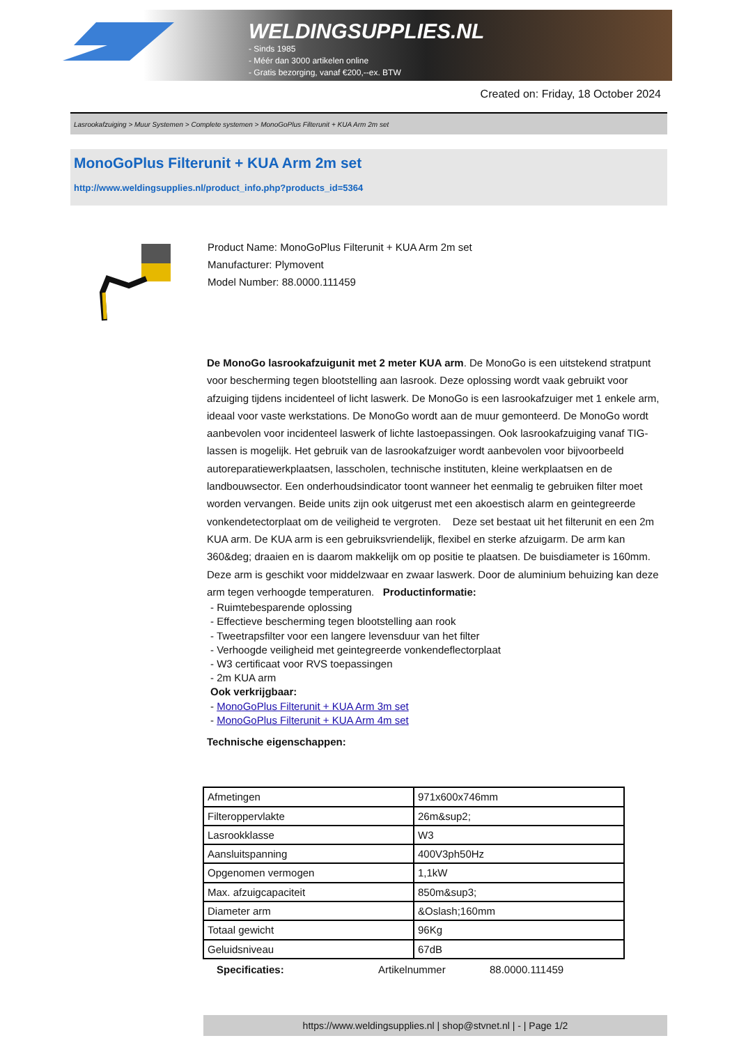WELDINGSUPPLIES.NL
- Sinds 1985
- Méér dan 3000 artikelen online
- Gratis bezorging, vanaf €200,--ex. BTW
Created on: Friday, 18 October 2024
Lasrookafzuiging > Muur Systemen > Complete systemen > MonoGoPlus Filterunit + KUA Arm 2m set
MonoGoPlus Filterunit + KUA Arm 2m set
http://www.weldingsupplies.nl/product_info.php?products_id=5364
Product Name: MonoGoPlus Filterunit + KUA Arm 2m set
Manufacturer: Plymovent
Model Number: 88.0000.111459
De MonoGo lasrookafzuigunit met 2 meter KUA arm. De MonoGo is een uitstekend stratpunt voor bescherming tegen blootstelling aan lasrook. Deze oplossing wordt vaak gebruikt voor afzuiging tijdens incidenteel of licht laswerk. De MonoGo is een lasrookafzuiger met 1 enkele arm, ideaal voor vaste werkstations. De MonoGo wordt aan de muur gemonteerd. De MonoGo wordt aanbevolen voor incidenteel laswerk of lichte lastoepassingen. Ook lasrookafzuiging vanaf TIG-lassen is mogelijk. Het gebruik van de lasrookafzuiger wordt aanbevolen voor bijvoorbeeld autoreparatiewerkplaatsen, lasscholen, technische instituten, kleine werkplaatsen en de landbouwsector. Een onderhoudsindicator toont wanneer het eenmalig te gebruiken filter moet worden vervangen. Beide units zijn ook uitgerust met een akoestisch alarm en geintegreerde vonkendetectorplaat om de veiligheid te vergroten. Deze set bestaat uit het filterunit en een 2m KUA arm. De KUA arm is een gebruiksvriendelijk, flexibel en sterke afzuigarm. De arm kan 360&deg; draaien en is daarom makkelijk om op positie te plaatsen. De buisdiameter is 160mm. Deze arm is geschikt voor middelzwaar en zwaar laswerk. Door de aluminium behuizing kan deze arm tegen verhoogde temperaturen. Productinformatie:
- Ruimtebesparende oplossing
- Effectieve bescherming tegen blootstelling aan rook
- Tweetrapsfilter voor een langere levensduur van het filter
- Verhoogde veiligheid met geintegreerde vonkendeflectorplaat
- W3 certificaat voor RVS toepassingen
- 2m KUA arm
Ook verkrijgbaar:
- MonoGoPlus Filterunit + KUA Arm 3m set
- MonoGoPlus Filterunit + KUA Arm 4m set
Technische eigenschappen:
| Afmetingen | 971x600x746mm |
| Filteroppervlakte | 26m&sup2; |
| Lasrookklasse | W3 |
| Aansluitspanning | 400V3ph50Hz |
| Opgenomen vermogen | 1,1kW |
| Max. afzuigcapaciteit | 850m&sup3; |
| Diameter arm | &Oslash;160mm |
| Totaal gewicht | 96Kg |
| Geluidsniveau | 67dB |
Specificaties: Artikelnummer 88.0000.111459
https://www.weldingsupplies.nl | shop@stvnet.nl | - | Page 1/2